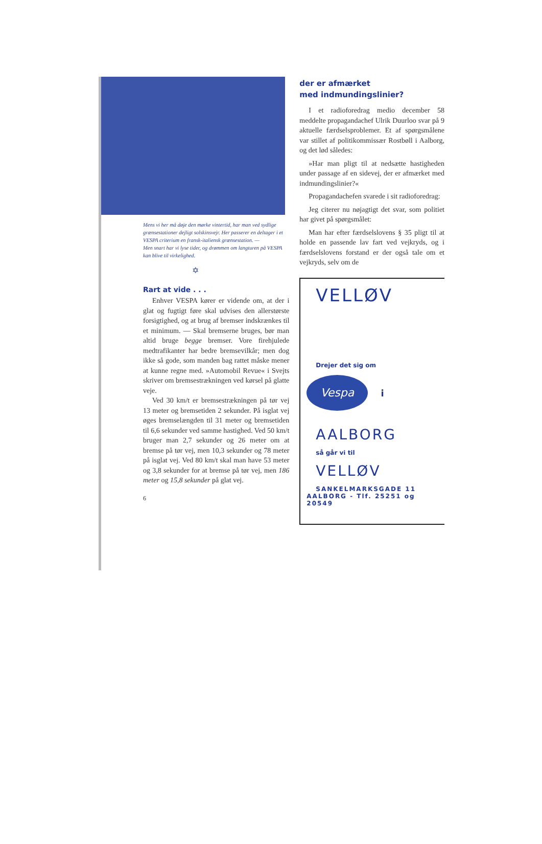Mens vi her må døje den mørke vintertid, har man ved sydlige grænsestationer dejligt solskinsvejr. Her passerer en deltager i et VESPA criterium en fransk-italiensk grænsestation. —
Men snart har vi lyse tider, og drømmen om langturen på VESPA kan blive til virkelighed.
✡
Rart at vide . . .
Enhver VESPA kører er vidende om, at der i glat og fugtigt føre skal udvises den allerstørste forsigtighed, og at brug af bremser indskrænkes til et minimum. — Skal bremserne bruges, bør man altid bruge begge bremser. Vore firehjulede medtrafikanter har bedre bremsevilkår; men dog ikke så gode, som manden bag rattet måske mener at kunne regne med. »Automobil Revue« i Svejts skriver om bremsestrækningen ved kørsel på glatte veje.
Ved 30 km/t er bremsestrækningen på tør vej 13 meter og bremsetiden 2 sekunder. På isglat vej øges bremselængden til 31 meter og bremsetiden til 6,6 sekunder ved samme hastighed. Ved 50 km/t bruger man 2,7 sekunder og 26 meter om at bremse på tør vej, men 10,3 sekunder og 78 meter på isglat vej. Ved 80 km/t skal man have 53 meter og 3,8 sekunder for at bremse på tør vej, men 186 meter og 15,8 sekunder på glat vej.
6
der er afmærket
med indmundingslinier?
I et radioforedrag medio december 58 meddelte propagandachef Ulrik Duurloo svar på 9 aktuelle færdselsproblemer. Et af spørgsmålene var stillet af politikommissær Rostbøll i Aalborg, og det lød således:
»Har man pligt til at nedsætte hastigheden under passage af en sidevej, der er afmærket med indmundingslinier?«
Propagandachefen svarede i sit radioforedrag:
Jeg citerer nu nøjagtigt det svar, som politiet har givet på spørgsmålet:
Man har efter færdselslovens § 35 pligt til at holde en passende lav fart ved vejkryds, og i færdselslovens forstand er der også tale om et vejkryds, selv om de
VELLØV
Drejer det sig om
Vespa i
AALBORG
så går vi til
VELLØV
SANKELMARKSGADE 11
AALBORG - Tlf. 25251 og 20549